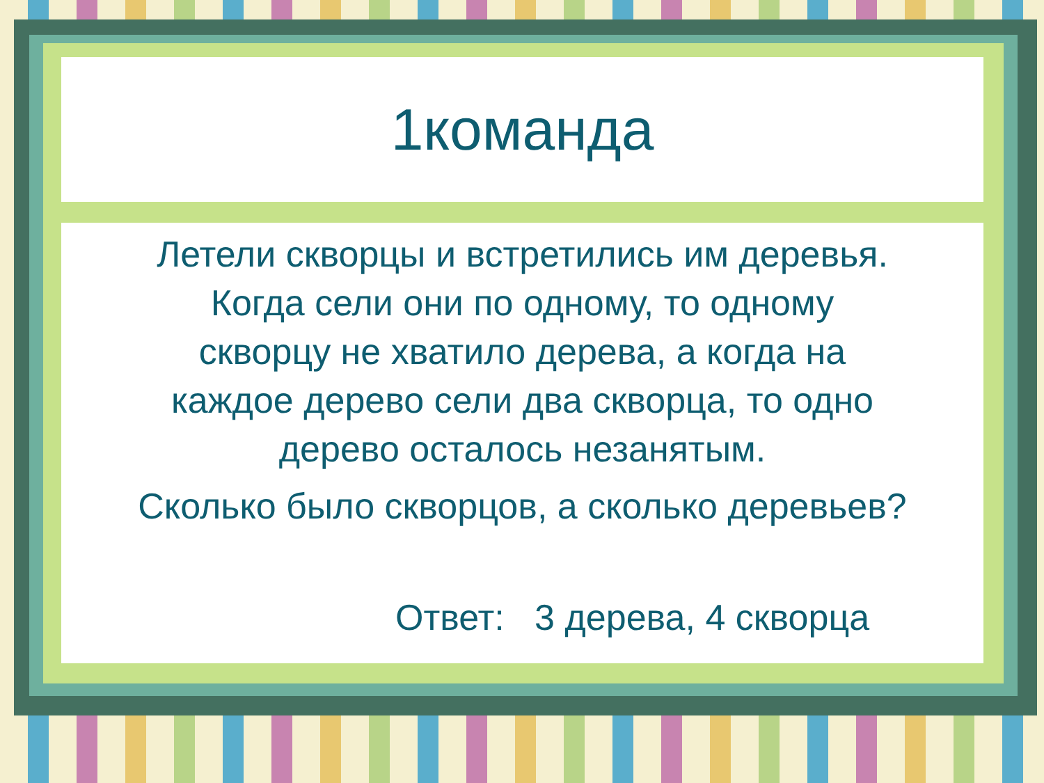1команда
Летели скворцы и встретились им деревья.
Когда сели они по одному, то одному
скворцу не хватило дерева, а когда на
каждое дерево сели два скворца, то одно
дерево осталось незанятым.
Сколько было скворцов, а сколько деревьев?
Ответ: 3 дерева, 4 скворца